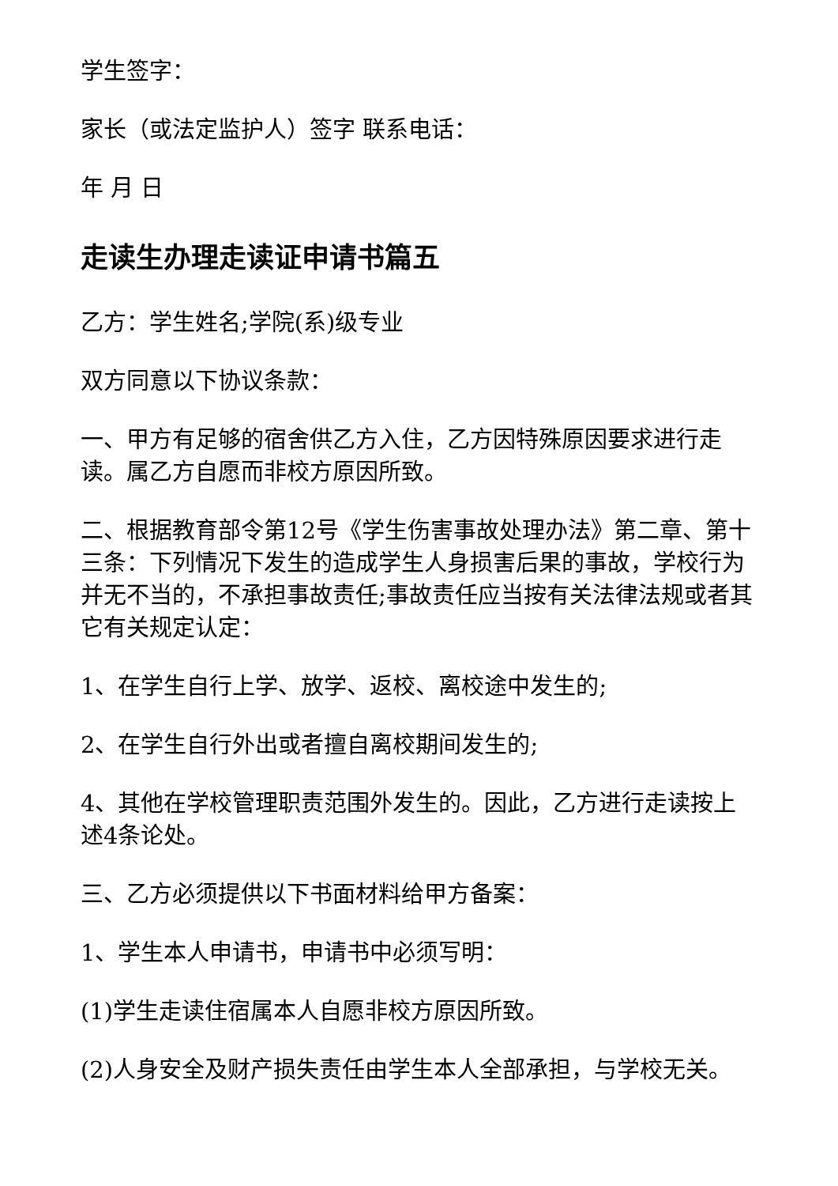学生签字：
家长（或法定监护人）签字 联系电话：
年 月 日
走读生办理走读证申请书篇五
乙方：学生姓名;学院(系)级专业
双方同意以下协议条款：
一、甲方有足够的宿舍供乙方入住，乙方因特殊原因要求进行走读。属乙方自愿而非校方原因所致。
二、根据教育部令第12号《学生伤害事故处理办法》第二章、第十三条：下列情况下发生的造成学生人身损害后果的事故，学校行为并无不当的，不承担事故责任;事故责任应当按有关法律法规或者其它有关规定认定：
1、在学生自行上学、放学、返校、离校途中发生的;
2、在学生自行外出或者擅自离校期间发生的;
4、其他在学校管理职责范围外发生的。因此，乙方进行走读按上述4条论处。
三、乙方必须提供以下书面材料给甲方备案：
1、学生本人申请书，申请书中必须写明：
(1)学生走读住宿属本人自愿非校方原因所致。
(2)人身安全及财产损失责任由学生本人全部承担，与学校无关。